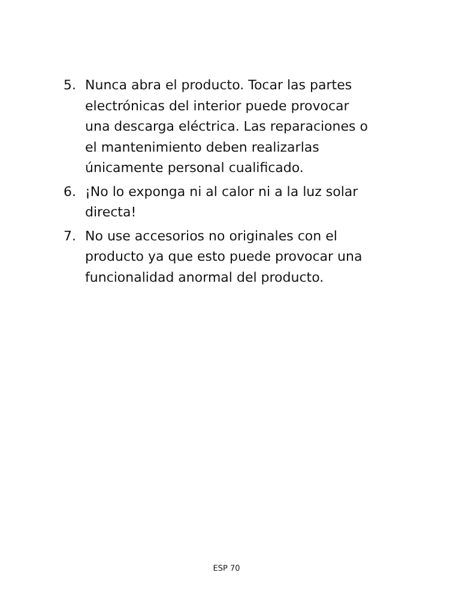5. Nunca abra el producto. Tocar las partes electrónicas del interior puede provocar una descarga eléctrica. Las reparaciones o el mantenimiento deben realizarlas únicamente personal cualificado.
6. ¡No lo exponga ni al calor ni a la luz solar directa!
7. No use accesorios no originales con el producto ya que esto puede provocar una funcionalidad anormal del producto.
ESP 70